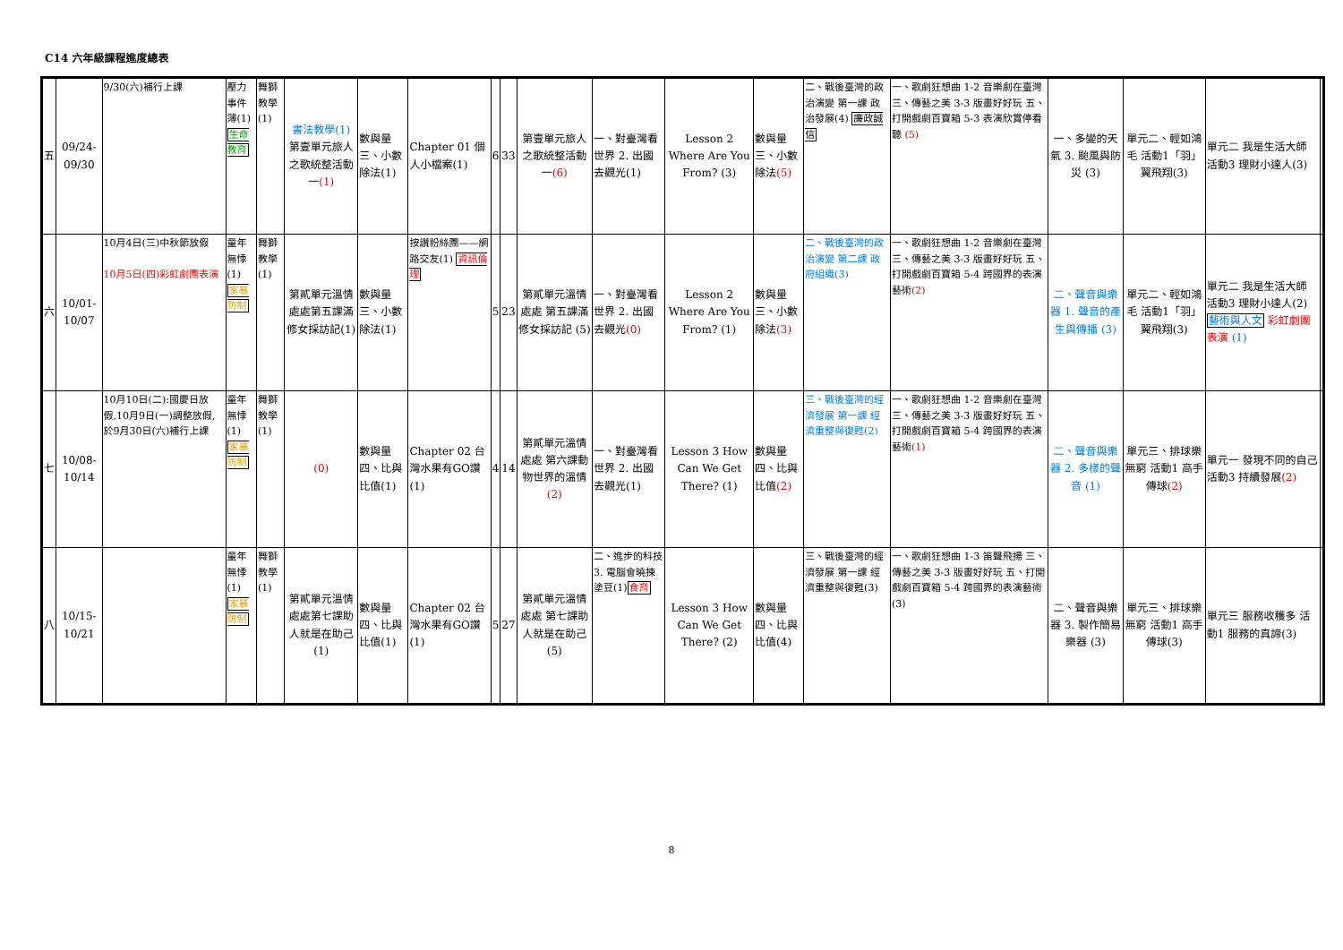C14 六年級課程進度總表
| 五 | 09/24-09/30 | 9/30(六)補行上課 | 壓力事件簿(1) 生命教育 | 舞獅教學(1) | 書法教學(1) 第壹單元旅人之歌統整活動一 (1) | 數與量三、小數除法(1) | Chapter 01 個人小檔案(1) | 6 | 33 | 第壹單元旅人之歌統整活動一 (6) | 一、對臺灣看世界 2. 出國去觀光(1) | Lesson 2 Where Are You From? (3) | 數與量三、小數除法 (5) | 二、戰後臺灣的政治演變 第一課 政治發展(4) 廉政誠信 | 一、歌劇狂想曲 1-2 音樂劇在臺灣 三、傳藝之美 3-3 版畫好好玩 五、打開戲劇百寶箱 5-3 表演欣賞停看聽 (5) | 一、多變的天氣 3. 颱風與防災 (3) | 單元二、輕如鴻毛 活動1「羽」翼飛翔(3) | 單元二 我是生活大師 活動3 理財小達人(3) | |
| 六 | 10/01-10/07 | 10月4日(三)中秋節放假 10月5日(四)彩虹劇團表演 | 童年無悸(1) 家暴防制 | 舞獅教學(1) | 第貳單元溫情處處第五課滿修女採訪記(1) | 數與量三、小數除法(1) | 按讚粉絲團——網路交友(1) 資訊倫理 | 5 | 23 | 第貳單元溫情處處 第五課滿修女採訪記 (5) | 一、對臺灣看世界 2. 出國去觀光 (0) | Lesson 2 Where Are You From? (1) | 數與量三、小數除法 (3) | 二、戰後臺灣的政治演變 第二課 政府組織(3) | 一、歌劇狂想曲 1-2 音樂劇在臺灣 三、傳藝之美 3-3 版畫好好玩 五、打開戲劇百寶箱 5-4 跨國界的表演藝術 (2) | 二、聲音與樂器 1. 聲音的產生與傳播 (3) | 單元二、輕如鴻毛 活動1「羽」翼飛翔(3) | 單元二 我是生活大師 活動3 理財小達人(2) 藝術與人文 彩虹劇團表演 (1) | |
| 七 | 10/08-10/14 | 10月10日(二):國慶日放假,10月9日(一)調整放假,於9月30日(六)補行上課 | 童年無悸(1) 家暴防制 | 舞獅教學(1) | (0) | 數與量四、比與比值(1) | Chapter 02 台灣水果有GO讚(1) | 4 | 14 | 第貳單元溫情處處 第六課動物世界的溫情 (2) | 一、對臺灣看世界 2. 出國去觀光(1) | Lesson 3 How Can We Get There? (1) | 數與量四、比與比值 (2) | 三、戰後臺灣的經濟發展 第一課 經濟重整與復甦(2) | 一、歌劇狂想曲 1-2 音樂劇在臺灣 三、傳藝之美 3-3 版畫好好玩 五、打開戲劇百寶箱 5-4 跨國界的表演藝術 (1) | 二、聲音與樂器 2. 多樣的聲音 (1) | 單元三、排球樂無窮 活動1 高手傳球 (2) | 單元一 發現不同的自己 活動3 持續發展 (2) | |
| 八 | 10/15-10/21 | | 童年無悸(1) 家暴防制 | 舞獅教學(1) | 第貳單元溫情處處第七課助人就是在助己(1) | 數與量四、比與比值(1) | Chapter 02 台灣水果有GO讚(1) | 5 | 27 | 第貳單元溫情處處 第七課助人就是在助己 (5) | 二、進步的科技 3. 電腦會曉捒塗豆(1) 食育 | Lesson 3 How Can We Get There? (2) | 數與量四、比與比值(4) | 三、戰後臺灣的經濟發展 第一課 經濟重整與復甦(3) | 一、歌劇狂想曲 1-3 笛聲飛揚 三、傳藝之美 3-3 版畫好好玩 五、打開戲劇百寶箱 5-4 跨國界的表演藝術(3) | 二、聲音與樂器 3. 製作簡易樂器 (3) | 單元三、排球樂無窮 活動1 高手傳球(3) | 單元三 服務收穫多 活動1 服務的真諦(3) | |
8